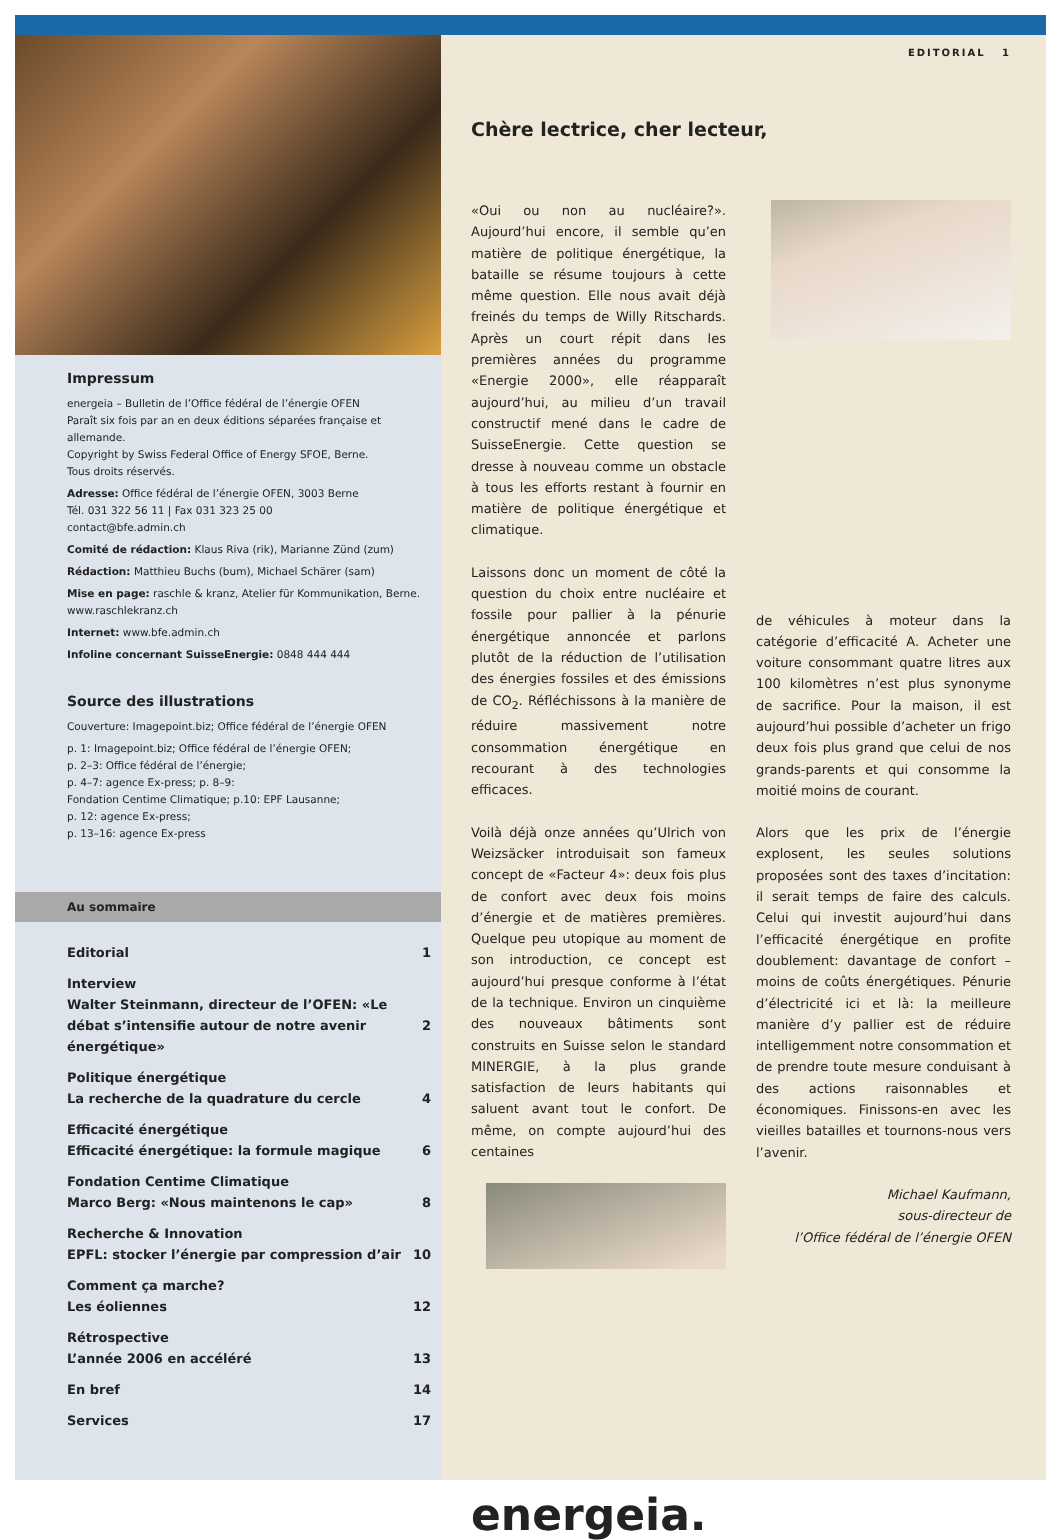Impressum
energeia – Bulletin de l’Office fédéral de l’énergie OFEN
Paraît six fois par an en deux éditions séparées française et allemande.
Copyright by Swiss Federal Office of Energy SFOE, Berne.
Tous droits réservés.
Adresse: Office fédéral de l’énergie OFEN, 3003 Berne
Tél. 031 322 56 11 | Fax 031 323 25 00
contact@bfe.admin.ch
Comité de rédaction: Klaus Riva (rik), Marianne Zünd (zum)
Rédaction: Matthieu Buchs (bum), Michael Schärer (sam)
Mise en page: raschle & kranz, Atelier für Kommunikation, Berne. www.raschlekranz.ch
Internet: www.bfe.admin.ch
Infoline concernant SuisseEnergie: 0848 444 444
Source des illustrations
Couverture: Imagepoint.biz; Office fédéral de l’énergie OFEN
p. 1: Imagepoint.biz; Office fédéral de l’énergie OFEN;
p. 2–3: Office fédéral de l’énergie;
p. 4–7: agence Ex-press; p. 8–9:
Fondation Centime Climatique; p.10: EPF Lausanne;
p. 12: agence Ex-press;
p. 13–16: agence Ex-press
Au sommaire
Editorial 1
Interview
Walter Steinmann, directeur de l’OFEN: «Le débat s’intensifie autour de notre avenir énergétique»
2
Politique énergétique
La recherche de la quadrature du cercle
4
Efficacité énergétique
Efficacité énergétique: la formule magique
6
Fondation Centime Climatique
Marco Berg: «Nous maintenons le cap»
8
Recherche & Innovation
EPFL: stocker l’énergie par compression d’air
10
Comment ça marche?
Les éoliennes
12
Rétrospective
L’année 2006 en accéléré
13
En bref 14
Services 17
EDITORIAL 1
Chère lectrice, cher lecteur,
«Oui ou non au nucléaire?». Aujourd’hui encore, il semble qu’en matière de politique énergétique, la bataille se résume toujours à cette même question. Elle nous avait déjà freinés du temps de Willy Ritschards. Après un court répit dans les premières années du programme «Energie 2000», elle réapparaît aujourd’hui, au milieu d’un travail constructif mené dans le cadre de SuisseEnergie. Cette question se dresse à nouveau comme un obstacle à tous les efforts restant à fournir en matière de politique énergétique et climatique.
Laissons donc un moment de côté la question du choix entre nucléaire et fossile pour pallier à la pénurie énergétique annoncée et parlons plutôt de la réduction de l’utilisation des énergies fossiles et des émissions de CO<sub>2</sub>. Réfléchissons à la manière de réduire massivement notre consommation énergétique en recourant à des technologies efficaces.
Voilà déjà onze années qu’Ulrich von Weizsäcker introduisait son fameux concept de «Facteur 4»: deux fois plus de confort avec deux fois moins d’énergie et de matières premières. Quelque peu utopique au moment de son introduction, ce concept est aujourd’hui presque conforme à l’état de la technique. Environ un cinquième des nouveaux bâtiments sont construits en Suisse selon le standard MINERGIE, à la plus grande satisfaction de leurs habitants qui saluent avant tout le confort. De même, on compte aujourd’hui des centaines
de véhicules à moteur dans la catégorie d’efficacité A. Acheter une voiture consommant quatre litres aux 100 kilomètres n’est plus synonyme de sacrifice. Pour la maison, il est aujourd’hui possible d’acheter un frigo deux fois plus grand que celui de nos grands-parents et qui consomme la moitié moins de courant.
Alors que les prix de l’énergie explosent, les seules solutions proposées sont des taxes d’incitation: il serait temps de faire des calculs. Celui qui investit aujourd’hui dans l’efficacité énergétique en profite doublement: davantage de confort – moins de coûts énergétiques. Pénurie d’électricité ici et là: la meilleure manière d’y pallier est de réduire intelligemment notre consommation et de prendre toute mesure conduisant à des actions raisonnables et économiques. Finissons-en avec les vieilles batailles et tournons-nous vers l’avenir.
Michael Kaufmann,
sous-directeur de
l’Office fédéral de l’énergie OFEN
energeia.